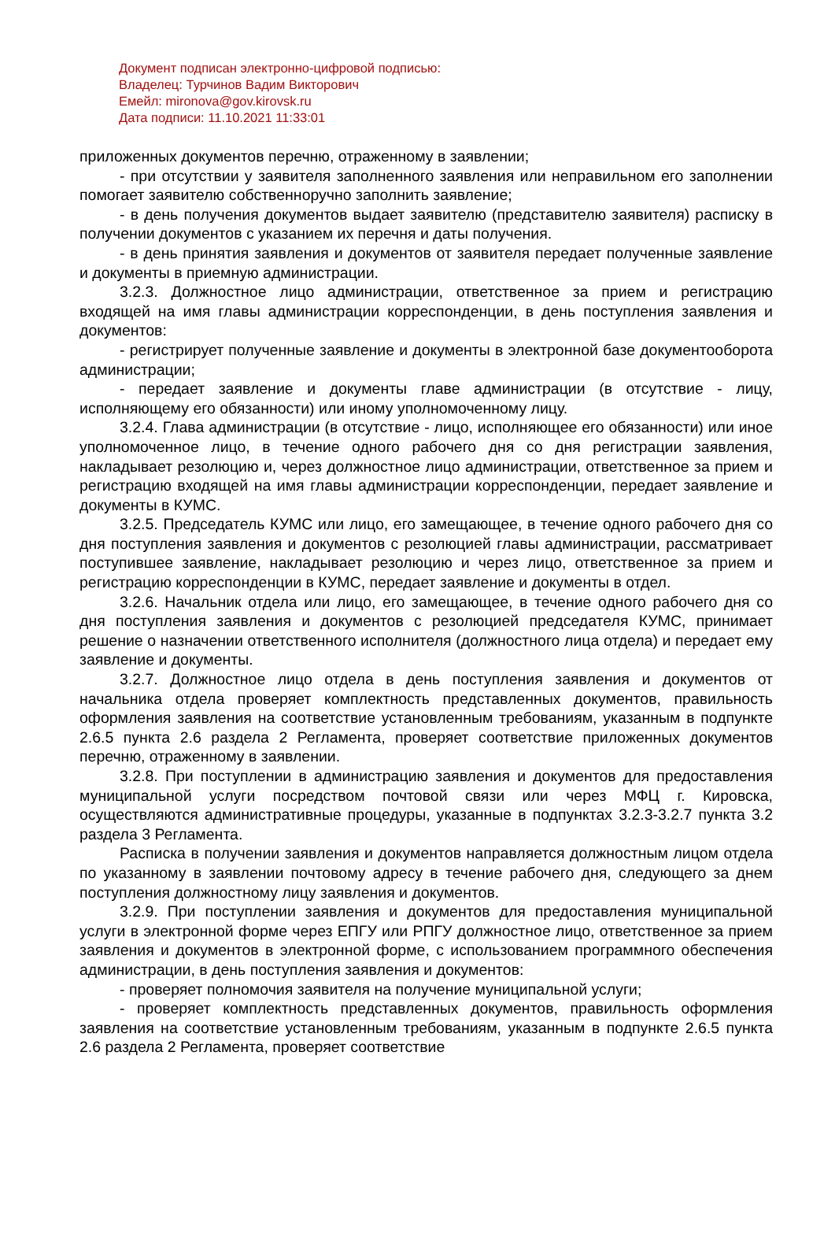Документ подписан электронно-цифровой подписью:
Владелец: Турчинов Вадим Викторович
Емейл: mironova@gov.kirovsk.ru
Дата подписи: 11.10.2021 11:33:01
приложенных документов перечню, отраженному в заявлении;
- при отсутствии у заявителя заполненного заявления или неправильном его заполнении помогает заявителю собственноручно заполнить заявление;
- в день получения документов выдает заявителю (представителю заявителя) расписку в получении документов с указанием их перечня и даты получения.
- в день принятия заявления и документов от заявителя передает полученные заявление и документы в приемную администрации.
3.2.3. Должностное лицо администрации, ответственное за прием и регистрацию входящей на имя главы администрации корреспонденции, в день поступления заявления и документов:
- регистрирует полученные заявление и документы в электронной базе документооборота администрации;
- передает заявление и документы главе администрации (в отсутствие - лицу, исполняющему его обязанности) или иному уполномоченному лицу.
3.2.4. Глава администрации (в отсутствие - лицо, исполняющее его обязанности) или иное уполномоченное лицо, в течение одного рабочего дня со дня регистрации заявления, накладывает резолюцию и, через должностное лицо администрации, ответственное за прием и регистрацию входящей на имя главы администрации корреспонденции, передает заявление и документы в КУМС.
3.2.5. Председатель КУМС или лицо, его замещающее, в течение одного рабочего дня со дня поступления заявления и документов с резолюцией главы администрации, рассматривает поступившее заявление, накладывает резолюцию и через лицо, ответственное за прием и регистрацию корреспонденции в КУМС, передает заявление и документы в отдел.
3.2.6. Начальник отдела или лицо, его замещающее, в течение одного рабочего дня со дня поступления заявления и документов с резолюцией председателя КУМС, принимает решение о назначении ответственного исполнителя (должностного лица отдела) и передает ему заявление и документы.
3.2.7. Должностное лицо отдела в день поступления заявления и документов от начальника отдела проверяет комплектность представленных документов, правильность оформления заявления на соответствие установленным требованиям, указанным в подпункте 2.6.5 пункта 2.6 раздела 2 Регламента, проверяет соответствие приложенных документов перечню, отраженному в заявлении.
3.2.8. При поступлении в администрацию заявления и документов для предоставления муниципальной услуги посредством почтовой связи или через МФЦ г. Кировска, осуществляются административные процедуры, указанные в подпунктах 3.2.3-3.2.7 пункта 3.2 раздела 3 Регламента.
Расписка в получении заявления и документов направляется должностным лицом отдела по указанному в заявлении почтовому адресу в течение рабочего дня, следующего за днем поступления должностному лицу заявления и документов.
3.2.9. При поступлении заявления и документов для предоставления муниципальной услуги в электронной форме через ЕПГУ или РПГУ должностное лицо, ответственное за прием заявления и документов в электронной форме, с использованием программного обеспечения администрации, в день поступления заявления и документов:
- проверяет полномочия заявителя на получение муниципальной услуги;
- проверяет комплектность представленных документов, правильность оформления заявления на соответствие установленным требованиям, указанным в подпункте 2.6.5 пункта 2.6 раздела 2 Регламента, проверяет соответствие